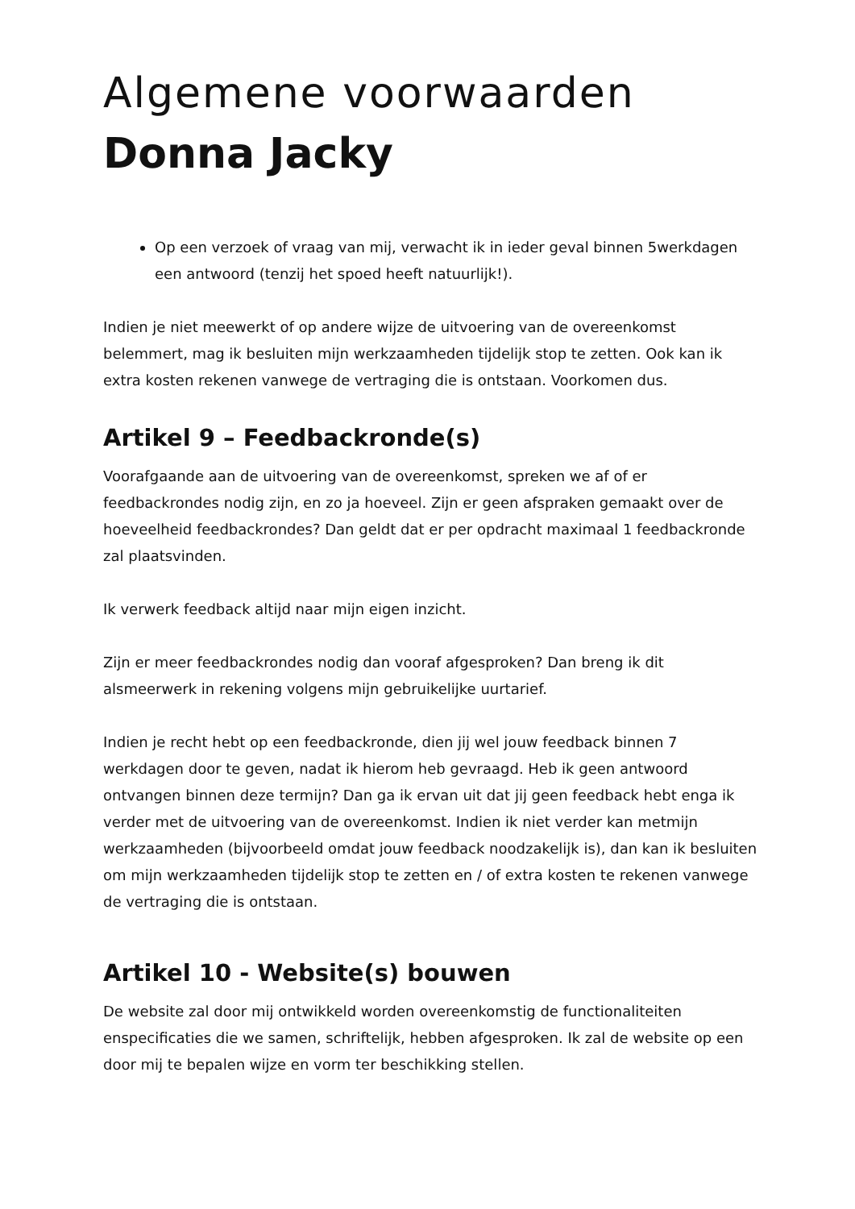Algemene voorwaarden
Donna Jacky
Op een verzoek of vraag van mij, verwacht ik in ieder geval binnen 5werkdagen een antwoord (tenzij het spoed heeft natuurlijk!).
Indien je niet meewerkt of op andere wijze de uitvoering van de overeenkomst belemmert, mag ik besluiten mijn werkzaamheden tijdelijk stop te zetten. Ook kan ik extra kosten rekenen vanwege de vertraging die is ontstaan. Voorkomen dus.
Artikel 9 – Feedbackronde(s)
Voorafgaande aan de uitvoering van de overeenkomst, spreken we af of er feedbackrondes nodig zijn, en zo ja hoeveel. Zijn er geen afspraken gemaakt over de hoeveelheid feedbackrondes? Dan geldt dat er per opdracht maximaal 1 feedbackronde zal plaatsvinden.
Ik verwerk feedback altijd naar mijn eigen inzicht.
Zijn er meer feedbackrondes nodig dan vooraf afgesproken? Dan breng ik dit alsmeerwerk in rekening volgens mijn gebruikelijke uurtarief.
Indien je recht hebt op een feedbackronde, dien jij wel jouw feedback binnen 7 werkdagen door te geven, nadat ik hierom heb gevraagd. Heb ik geen antwoord ontvangen binnen deze termijn? Dan ga ik ervan uit dat jij geen feedback hebt enga ik verder met de uitvoering van de overeenkomst. Indien ik niet verder kan metmijn werkzaamheden (bijvoorbeeld omdat jouw feedback noodzakelijk is), dan kan ik besluiten om mijn werkzaamheden tijdelijk stop te zetten en / of extra kosten te rekenen vanwege de vertraging die is ontstaan.
Artikel 10 - Website(s) bouwen
De website zal door mij ontwikkeld worden overeenkomstig de functionaliteiten enspecificaties die we samen, schriftelijk, hebben afgesproken. Ik zal de website op een door mij te bepalen wijze en vorm ter beschikking stellen.